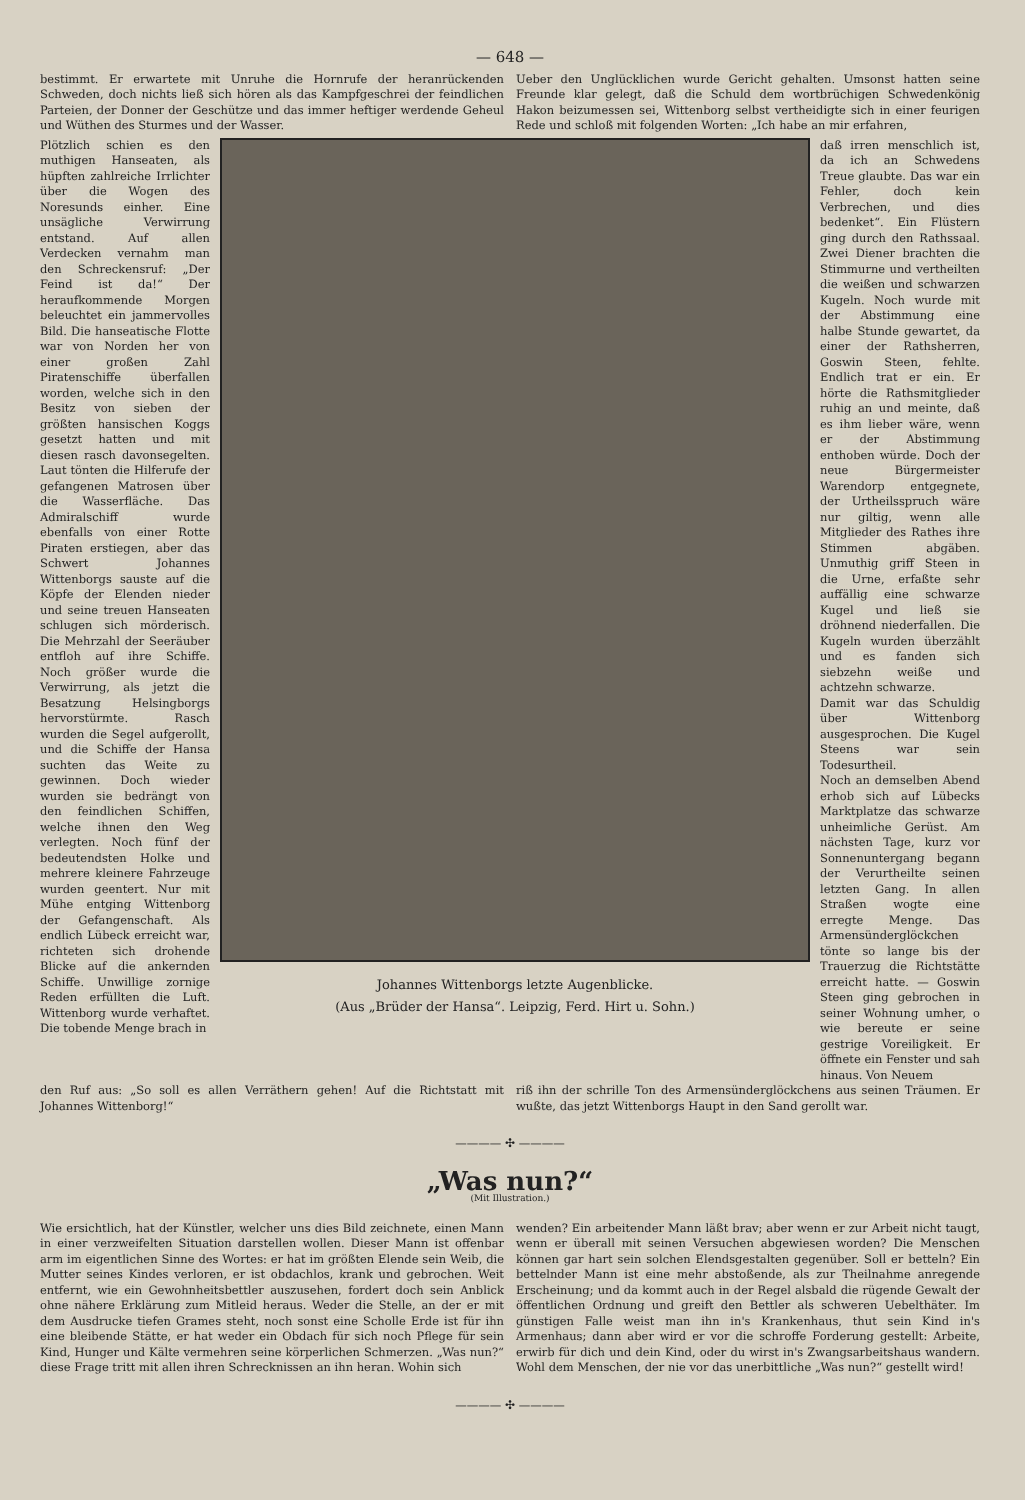— 648 —
bestimmt. Er erwartete mit Unruhe die Hornrufe der heranrückenden Schweden, doch nichts ließ sich hören als das Kampfgeschrei der feindlichen Parteien, der Donner der Geschütze und das immer heftiger werdende Geheul und Wüthen des Sturmes und der Wasser.
Ueber den Unglücklichen wurde Gericht gehalten. Umsonst hatten seine Freunde klar gelegt, daß die Schuld dem wortbrüchigen Schwedenkönig Hakon beizumessen sei, Wittenborg selbst vertheidigte sich in einer feurigen Rede und schloß mit folgenden Worten: „Ich habe an mir erfahren,
Plötzlich schien es den muthigen Hanseaten, als hüpften zahlreiche Irrlichter über die Wogen des Noresunds einher. Eine unsägliche Verwirrung entstand. Auf allen Verdecken vernahm man den Schreckensruf: „Der Feind ist da!“ Der heraufkommende Morgen beleuchtet ein jammervolles Bild. Die hanseatische Flotte war von Norden her von einer großen Zahl Piratenschiffe überfallen worden, welche sich in den Besitz von sieben der größten hansischen Koggs gesetzt hatten und mit diesen rasch davonsegelten. Laut tönten die Hilferufe der gefangenen Matrosen über die Wasserfläche. Das Admiralschiff wurde ebenfalls von einer Rotte Piraten erstiegen, aber das Schwert Johannes Wittenborgs sauste auf die Köpfe der Elenden nieder und seine treuen Hanseaten schlugen sich mörderisch. Die Mehrzahl der Seeräuber entfloh auf ihre Schiffe. Noch größer wurde die Verwirrung, als jetzt die Besatzung Helsingborgs hervorstürmte. Rasch wurden die Segel aufgerollt, und die Schiffe der Hansa suchten das Weite zu gewinnen. Doch wieder wurden sie bedrängt von den feindlichen Schiffen, welche ihnen den Weg verlegten. Noch fünf der bedeutendsten Holke und mehrere kleinere Fahrzeuge wurden geentert. Nur mit Mühe entging Wittenborg der Gefangenschaft. Als endlich Lübeck erreicht war, richteten sich drohende Blicke auf die ankernden Schiffe. Unwillige zornige Reden erfüllten die Luft. Wittenborg wurde verhaftet. Die tobende Menge brach in
Johannes Wittenborgs letzte Augenblicke.
(Aus „Brüder der Hansa“. Leipzig, Ferd. Hirt u. Sohn.)
daß irren menschlich ist, da ich an Schwedens Treue glaubte. Das war ein Fehler, doch kein Verbrechen, und dies bedenket“. Ein Flüstern ging durch den Rathssaal. Zwei Diener brachten die Stimmurne und vertheilten die weißen und schwarzen Kugeln. Noch wurde mit der Abstimmung eine halbe Stunde gewartet, da einer der Rathsherren, Goswin Steen, fehlte. Endlich trat er ein. Er hörte die Rathsmitglieder ruhig an und meinte, daß es ihm lieber wäre, wenn er der Abstimmung enthoben würde. Doch der neue Bürgermeister Warendorp entgegnete, der Urtheilsspruch wäre nur giltig, wenn alle Mitglieder des Rathes ihre Stimmen abgäben. Unmuthig griff Steen in die Urne, erfaßte sehr auffällig eine schwarze Kugel und ließ sie dröhnend niederfallen. Die Kugeln wurden überzählt und es fanden sich siebzehn weiße und achtzehn schwarze.
Damit war das Schuldig über Wittenborg ausgesprochen. Die Kugel Steens war sein Todesurtheil.
Noch an demselben Abend erhob sich auf Lübecks Marktplatze das schwarze unheimliche Gerüst. Am nächsten Tage, kurz vor Sonnenuntergang begann der Verurtheilte seinen letzten Gang. In allen Straßen wogte eine erregte Menge. Das Armensünderglöckchen tönte so lange bis der Trauerzug die Richtstätte erreicht hatte. — Goswin Steen ging gebrochen in seiner Wohnung umher, o wie bereute er seine gestrige Voreiligkeit. Er öffnete ein Fenster und sah hinaus. Von Neuem
den Ruf aus: „So soll es allen Verräthern gehen! Auf die Richtstatt mit Johannes Wittenborg!“
riß ihn der schrille Ton des Armensünderglöckchens aus seinen Träumen. Er wußte, das jetzt Wittenborgs Haupt in den Sand gerollt war.
———— ✣ ————
„Was nun?“
(Mit Illustration.)
Wie ersichtlich, hat der Künstler, welcher uns dies Bild zeichnete, einen Mann in einer verzweifelten Situation darstellen wollen. Dieser Mann ist offenbar arm im eigentlichen Sinne des Wortes: er hat im größten Elende sein Weib, die Mutter seines Kindes verloren, er ist obdachlos, krank und gebrochen. Weit entfernt, wie ein Gewohnheitsbettler auszusehen, fordert doch sein Anblick ohne nähere Erklärung zum Mitleid heraus. Weder die Stelle, an der er mit dem Ausdrucke tiefen Grames steht, noch sonst eine Scholle Erde ist für ihn eine bleibende Stätte, er hat weder ein Obdach für sich noch Pflege für sein Kind, Hunger und Kälte vermehren seine körperlichen Schmerzen. „Was nun?“ diese Frage tritt mit allen ihren Schrecknissen an ihn heran. Wohin sich
wenden? Ein arbeitender Mann läßt brav; aber wenn er zur Arbeit nicht taugt, wenn er überall mit seinen Versuchen abgewiesen worden? Die Menschen können gar hart sein solchen Elendsgestalten gegenüber. Soll er betteln? Ein bettelnder Mann ist eine mehr abstoßende, als zur Theilnahme anregende Erscheinung; und da kommt auch in der Regel alsbald die rügende Gewalt der öffentlichen Ordnung und greift den Bettler als schweren Uebelthäter. Im günstigen Falle weist man ihn in's Krankenhaus, thut sein Kind in's Armenhaus; dann aber wird er vor die schroffe Forderung gestellt: Arbeite, erwirb für dich und dein Kind, oder du wirst in's Zwangsarbeitshaus wandern. Wohl dem Menschen, der nie vor das unerbittliche „Was nun?“ gestellt wird!
———— ✣ ————